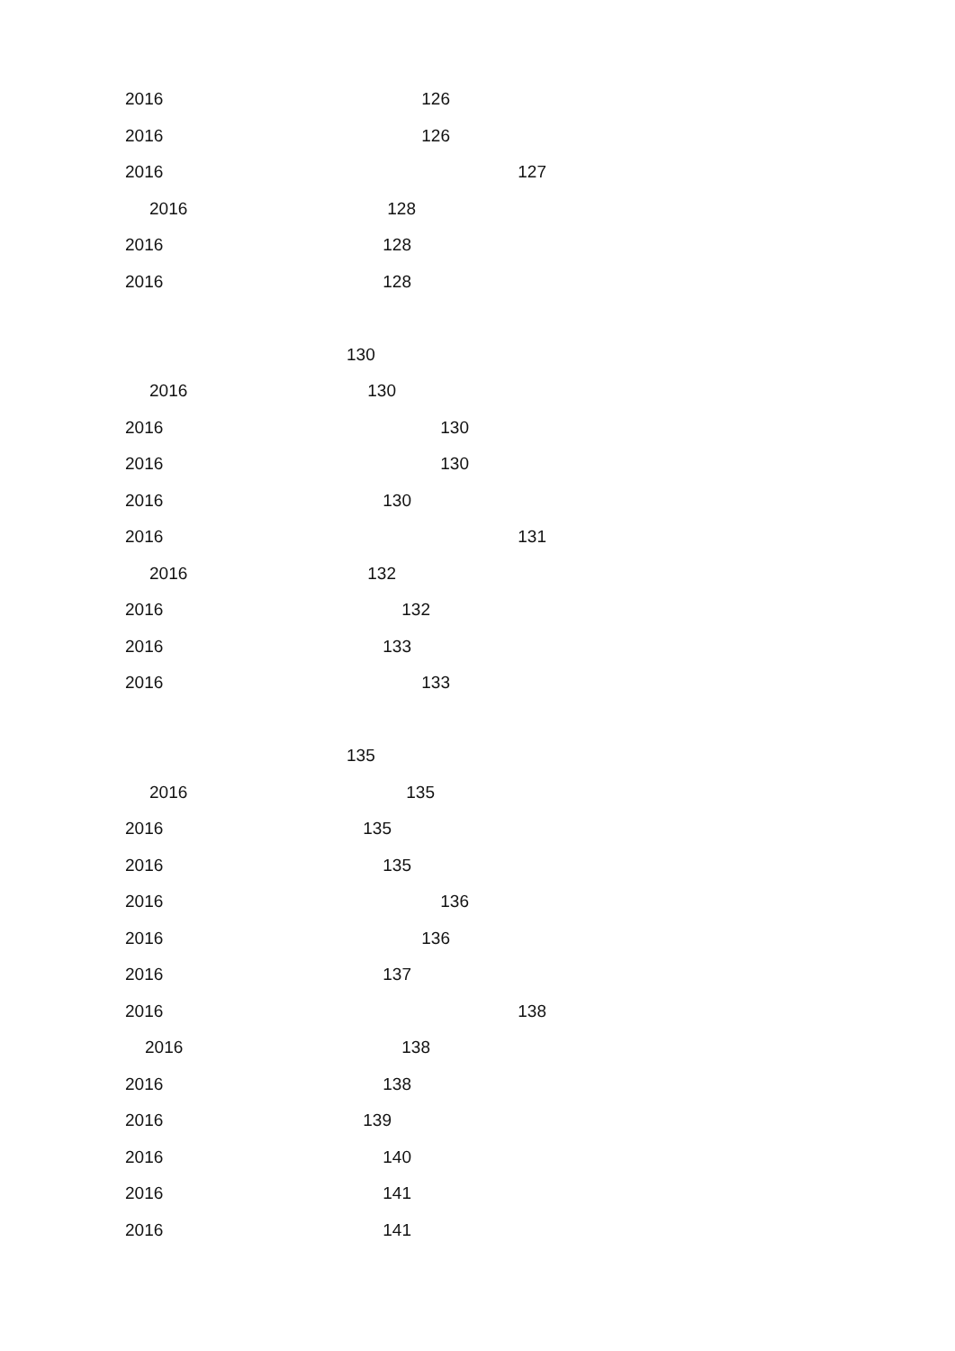2016 126
2016 126
2016 127
2016 128
2016 128
2016 128
130
2016 130
2016 130
2016 130
2016 130
2016 131
2016 132
2016 132
2016 133
2016 133
135
2016 135
2016 135
2016 135
2016 136
2016 136
2016 137
2016 138
2016 138
2016 138
2016 139
2016 140
2016 141
2016 141